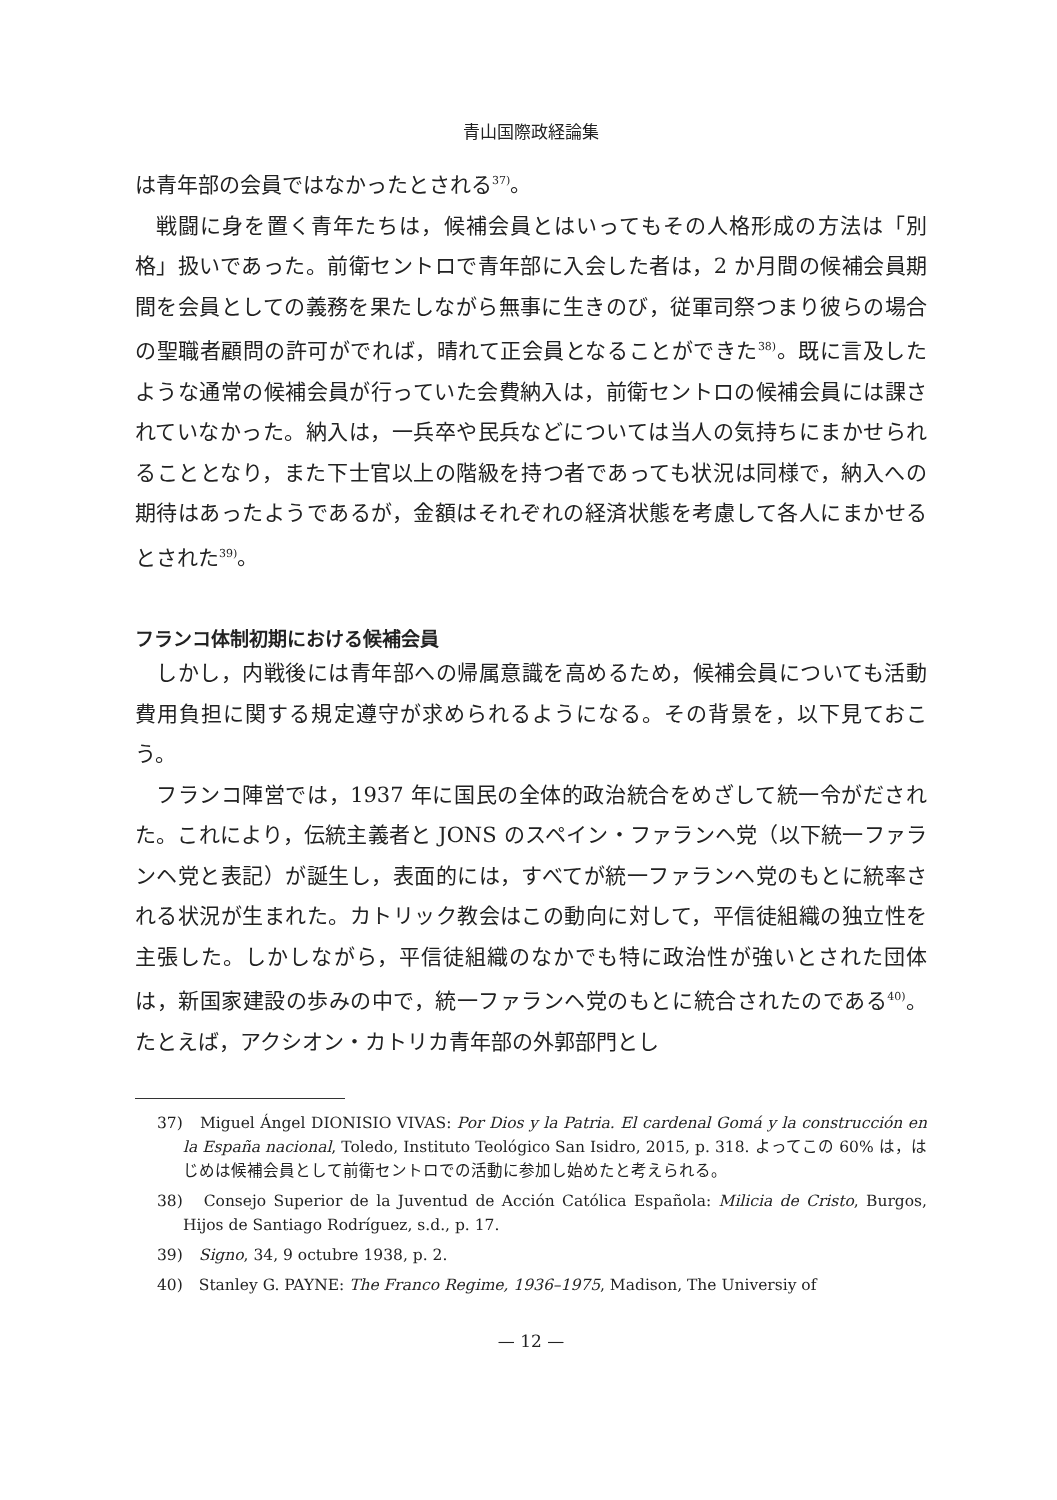青山国際政経論集
は青年部の会員ではなかったとされる<sup>37)</sup>。
戦闘に身を置く青年たちは，候補会員とはいってもその人格形成の方法は「別格」扱いであった。前衛セントロで青年部に入会した者は，2 か月間の候補会員期間を会員としての義務を果たしながら無事に生きのび，従軍司祭つまり彼らの場合の聖職者顧問の許可がでれば，晴れて正会員となることができた<sup>38)</sup>。既に言及したような通常の候補会員が行っていた会費納入は，前衛セントロの候補会員には課されていなかった。納入は，一兵卒や民兵などについては当人の気持ちにまかせられることとなり，また下士官以上の階級を持つ者であっても状況は同様で，納入への期待はあったようであるが，金額はそれぞれの経済状態を考慮して各人にまかせるとされた<sup>39)</sup>。
フランコ体制初期における候補会員
しかし，内戦後には青年部への帰属意識を高めるため，候補会員についても活動費用負担に関する規定遵守が求められるようになる。その背景を，以下見ておこう。
フランコ陣営では，1937 年に国民の全体的政治統合をめざして統一令がだされた。これにより，伝統主義者と JONS のスペイン・ファランヘ党（以下統一ファランヘ党と表記）が誕生し，表面的には，すべてが統一ファランヘ党のもとに統率される状況が生まれた。カトリック教会はこの動向に対して，平信徒組織の独立性を主張した。しかしながら，平信徒組織のなかでも特に政治性が強いとされた団体は，新国家建設の歩みの中で，統一ファランヘ党のもとに統合されたのである<sup>40)</sup>。たとえば，アクシオン・カトリカ青年部の外郭部門とし
37)　Miguel Ángel DIONISIO VIVAS: Por Dios y la Patria. El cardenal Gomá y la construcción en la España nacional, Toledo, Instituto Teológico San Isidro, 2015, p. 318. よってこの 60% は，はじめは候補会員として前衛セントロでの活動に参加し始めたと考えられる。
38)　Consejo Superior de la Juventud de Acción Católica Española: Milicia de Cristo, Burgos, Hijos de Santiago Rodríguez, s.d., p. 17.
39)　Signo, 34, 9 octubre 1938, p. 2.
40)　Stanley G. PAYNE: The Franco Regime, 1936–1975, Madison, The Universiy of
— 12 —